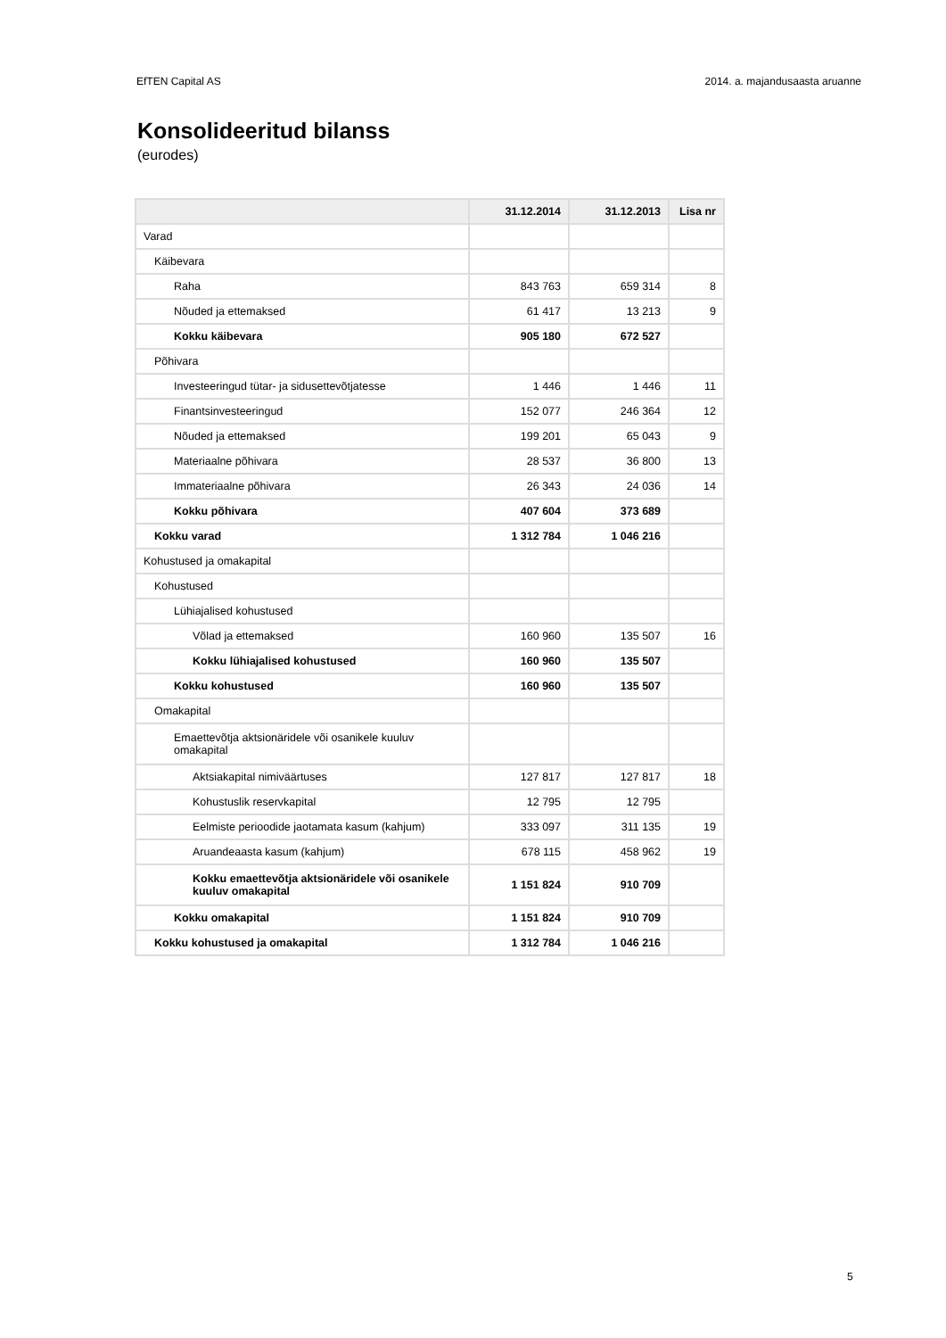EfTEN Capital AS 2014. a. majandusaasta aruanne
Konsolideeritud bilanss
(eurodes)
| | 31.12.2014 | 31.12.2013 | Lisa nr |
| --- | --- | --- | --- |
| Varad | | | |
| Käibevara | | | |
| Raha | 843 763 | 659 314 | 8 |
| Nõuded ja ettemaksed | 61 417 | 13 213 | 9 |
| Kokku käibevara | 905 180 | 672 527 | |
| Põhivara | | | |
| Investeeringud tütar- ja sidusettevõtjatesse | 1 446 | 1 446 | 11 |
| Finantsinvesteeringud | 152 077 | 246 364 | 12 |
| Nõuded ja ettemaksed | 199 201 | 65 043 | 9 |
| Materiaalne põhivara | 28 537 | 36 800 | 13 |
| Immateriaalne põhivara | 26 343 | 24 036 | 14 |
| Kokku põhivara | 407 604 | 373 689 | |
| Kokku varad | 1 312 784 | 1 046 216 | |
| Kohustused ja omakapital | | | |
| Kohustused | | | |
| Lühiajalised kohustused | | | |
| Võlad ja ettemaksed | 160 960 | 135 507 | 16 |
| Kokku lühiajalised kohustused | 160 960 | 135 507 | |
| Kokku kohustused | 160 960 | 135 507 | |
| Omakapital | | | |
| Emaettevõtja aktsionäridele või osanikele kuuluv omakapital | | | |
| Aktsiakapital nimiväärtuses | 127 817 | 127 817 | 18 |
| Kohustuslik reservkapital | 12 795 | 12 795 | |
| Eelmiste perioodide jaotamata kasum (kahjum) | 333 097 | 311 135 | 19 |
| Aruandeaasta kasum (kahjum) | 678 115 | 458 962 | 19 |
| Kokku emaettevõtja aktsionäridele või osanikele kuuluv omakapital | 1 151 824 | 910 709 | |
| Kokku omakapital | 1 151 824 | 910 709 | |
| Kokku kohustused ja omakapital | 1 312 784 | 1 046 216 | |
5